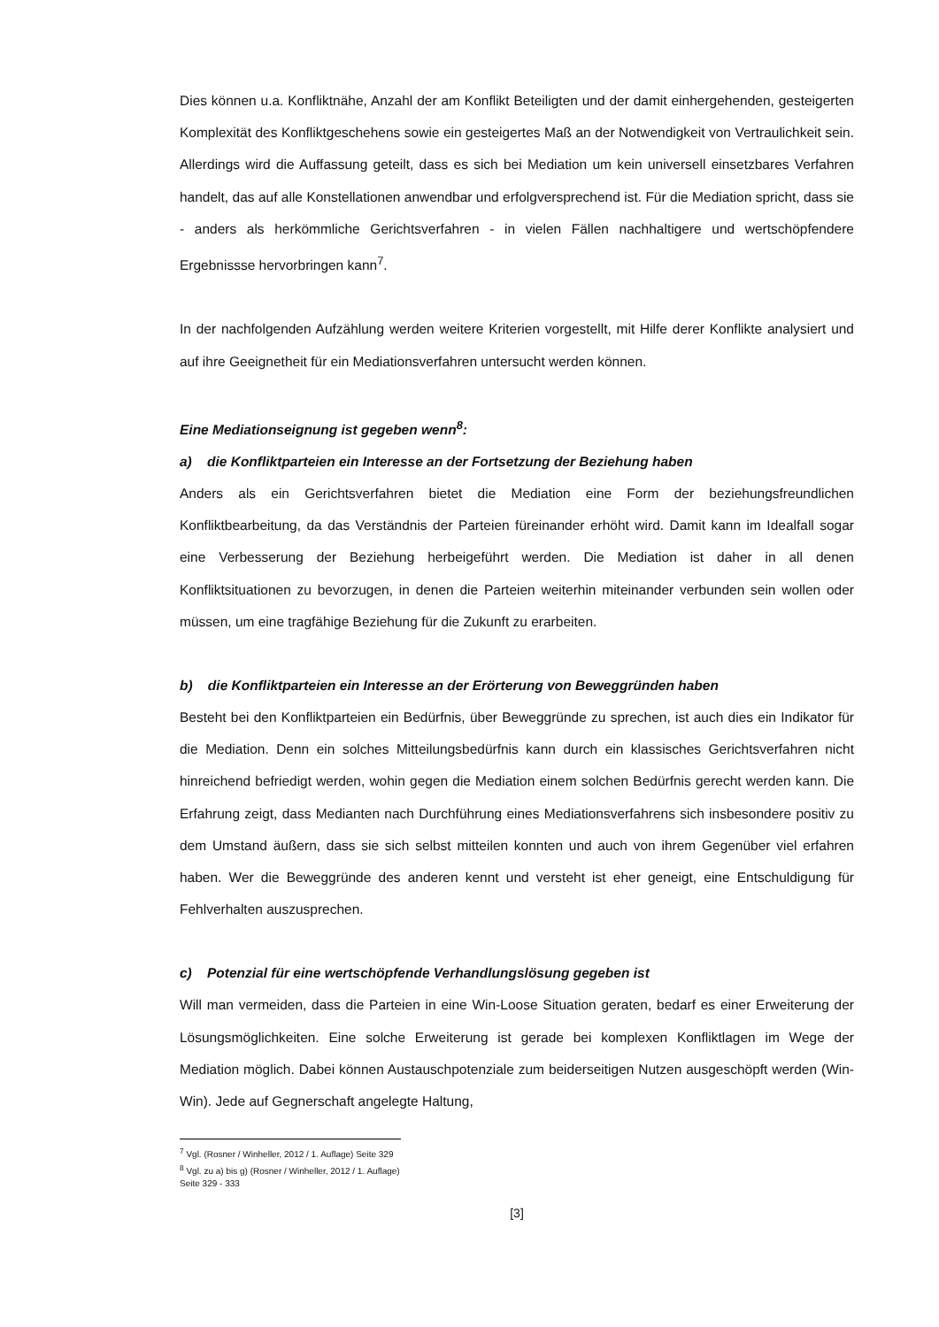Dies können u.a. Konfliktnähe, Anzahl der am Konflikt Beteiligten und der damit einhergehenden, gesteigerten Komplexität des Konfliktgeschehens sowie ein gesteigertes Maß an der Notwendigkeit von Vertraulichkeit sein. Allerdings wird die Auffassung geteilt, dass es sich bei Mediation um kein universell einsetzbares Verfahren handelt, das auf alle Konstellationen anwendbar und erfolgversprechend ist. Für die Mediation spricht, dass sie - anders als herkömmliche Gerichtsverfahren - in vielen Fällen nachhaltigere und wertschöpfendere Ergebnissse hervorbringen kann<sup>7</sup>.
In der nachfolgenden Aufzählung werden weitere Kriterien vorgestellt, mit Hilfe derer Konflikte analysiert und auf ihre Geeignetheit für ein Mediationsverfahren untersucht werden können.
Eine Mediationseignung ist gegeben wenn<sup>8</sup>:
a) die Konfliktparteien ein Interesse an der Fortsetzung der Beziehung haben
Anders als ein Gerichtsverfahren bietet die Mediation eine Form der beziehungsfreundlichen Konfliktbearbeitung, da das Verständnis der Parteien füreinander erhöht wird. Damit kann im Idealfall sogar eine Verbesserung der Beziehung herbeigeführt werden. Die Mediation ist daher in all denen Konfliktsituationen zu bevorzugen, in denen die Parteien weiterhin miteinander verbunden sein wollen oder müssen, um eine tragfähige Beziehung für die Zukunft zu erarbeiten.
b) die Konfliktparteien ein Interesse an der Erörterung von Beweggründen haben
Besteht bei den Konfliktparteien ein Bedürfnis, über Beweggründe zu sprechen, ist auch dies ein Indikator für die Mediation. Denn ein solches Mitteilungsbedürfnis kann durch ein klassisches Gerichtsverfahren nicht hinreichend befriedigt werden, wohin gegen die Mediation einem solchen Bedürfnis gerecht werden kann. Die Erfahrung zeigt, dass Medianten nach Durchführung eines Mediationsverfahrens sich insbesondere positiv zu dem Umstand äußern, dass sie sich selbst mitteilen konnten und auch von ihrem Gegenüber viel erfahren haben. Wer die Beweggründe des anderen kennt und versteht ist eher geneigt, eine Entschuldigung für Fehlverhalten auszusprechen.
c) Potenzial für eine wertschöpfende Verhandlungslösung gegeben ist
Will man vermeiden, dass die Parteien in eine Win-Loose Situation geraten, bedarf es einer Erweiterung der Lösungsmöglichkeiten. Eine solche Erweiterung ist gerade bei komplexen Konfliktlagen im Wege der Mediation möglich. Dabei können Austauschpotenziale zum beiderseitigen Nutzen ausgeschöpft werden (Win-Win). Jede auf Gegnerschaft angelegte Haltung,
<sup>7</sup> Vgl. (Rosner / Winheller, 2012 / 1. Auflage) Seite 329
<sup>8</sup> Vgl. zu a) bis g) (Rosner / Winheller, 2012 / 1. Auflage) Seite 329 - 333
[3]